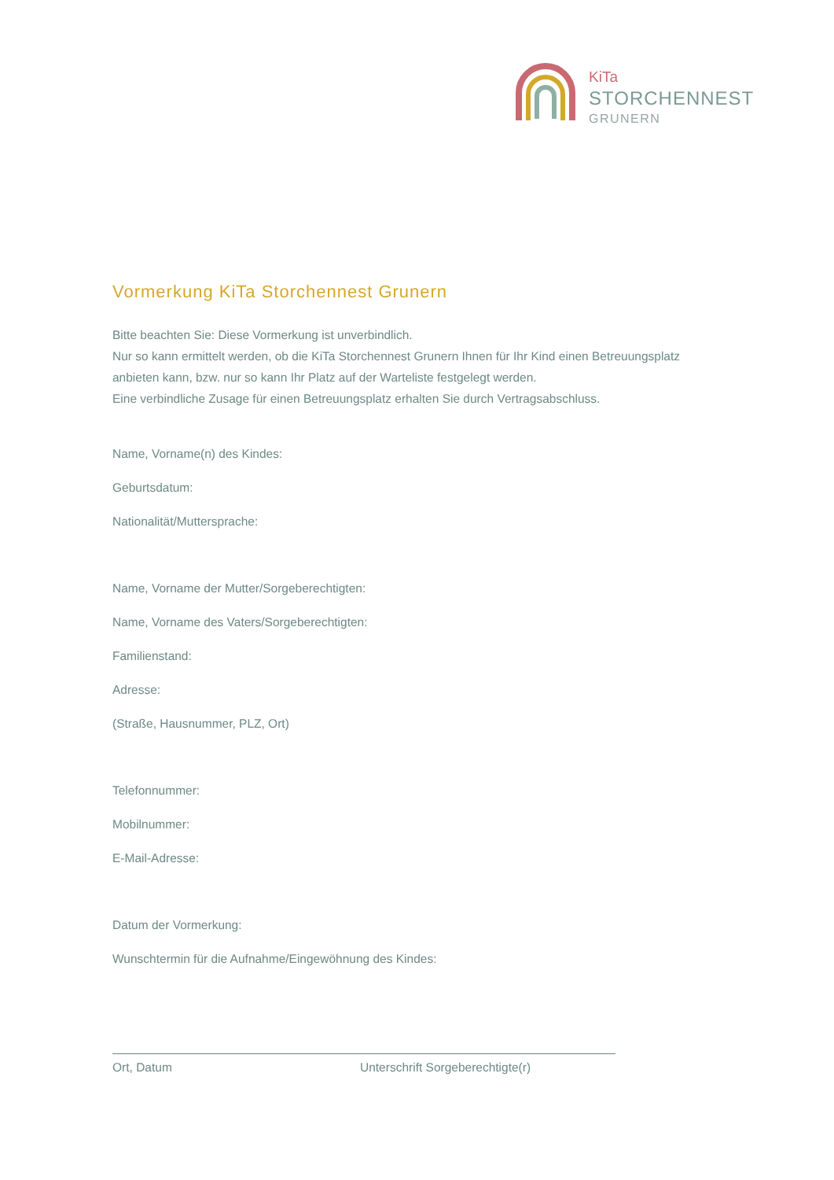KiTa
STORCHENNEST
GRUNERN
Vormerkung KiTa Storchennest Grunern
Bitte beachten Sie: Diese Vormerkung ist unverbindlich.
Nur so kann ermittelt werden, ob die KiTa Storchennest Grunern Ihnen für Ihr Kind einen Betreuungsplatz anbieten kann, bzw. nur so kann Ihr Platz auf der Warteliste festgelegt werden.
Eine verbindliche Zusage für einen Betreuungsplatz erhalten Sie durch Vertragsabschluss.
Name, Vorname(n) des Kindes:
Geburtsdatum:
Nationalität/Muttersprache:
Name, Vorname der Mutter/Sorgeberechtigten:
Name, Vorname des Vaters/Sorgeberechtigten:
Familienstand:
Adresse:
(Straße, Hausnummer, PLZ, Ort)
Telefonnummer:
Mobilnummer:
E-Mail-Adresse:
Datum der Vormerkung:
Wunschtermin für die Aufnahme/Eingewöhnung des Kindes:
Ort, Datum Unterschrift Sorgeberechtigte(r)